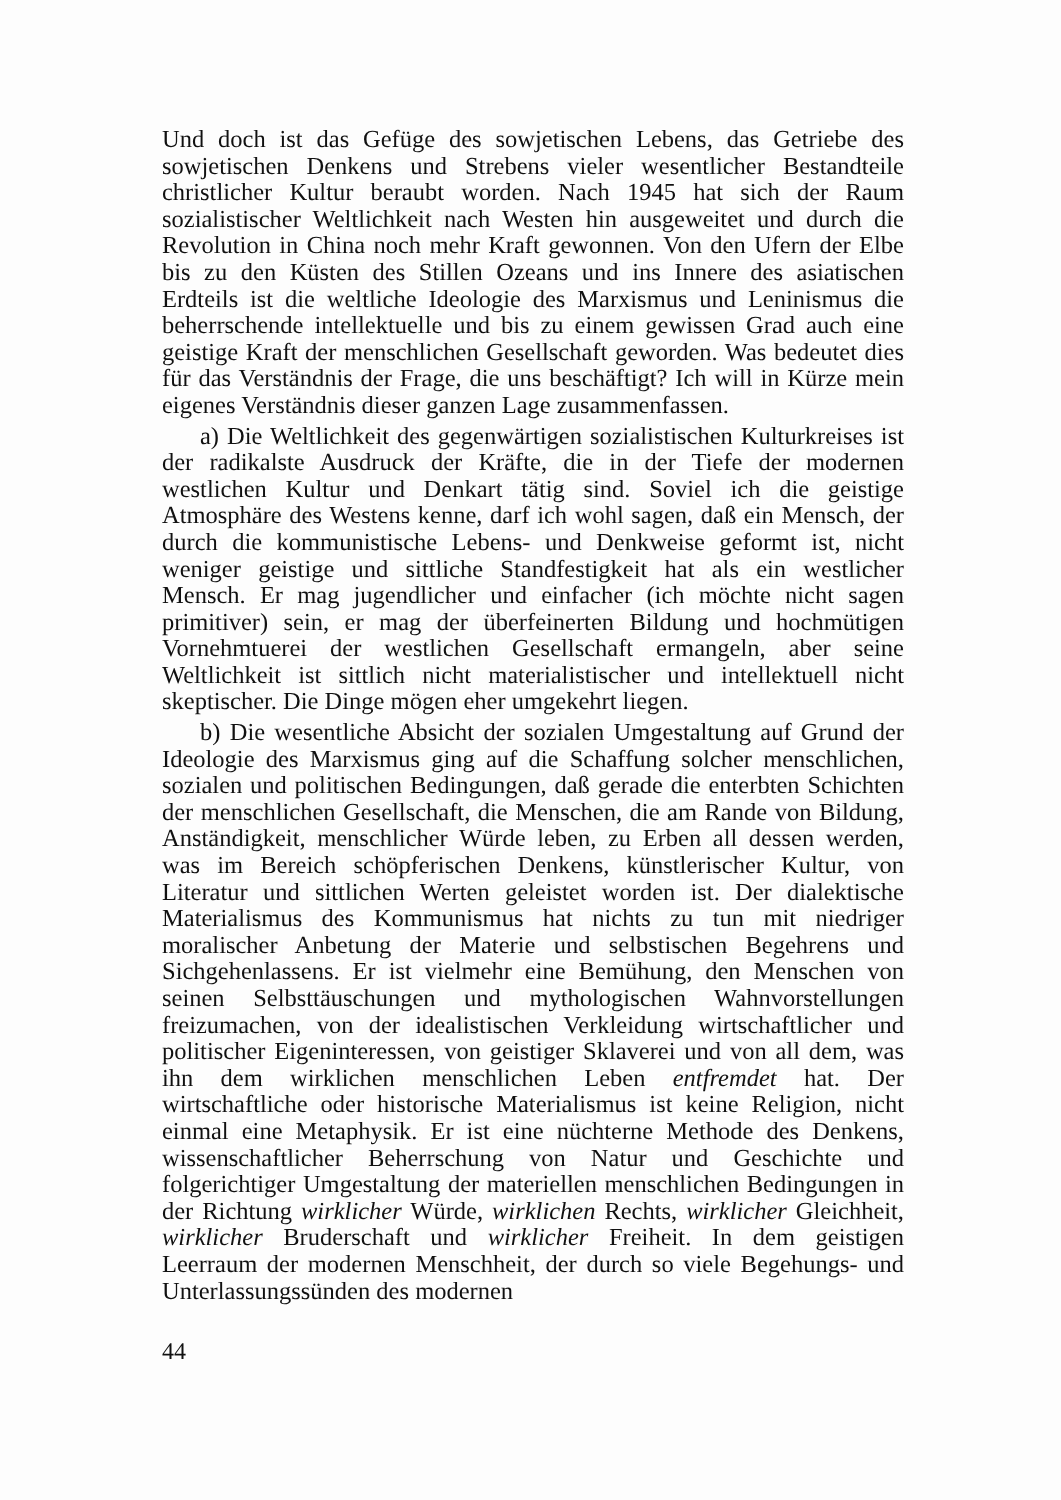Und doch ist das Gefüge des sowjetischen Lebens, das Getriebe des sowjetischen Denkens und Strebens vieler wesentlicher Bestandteile christlicher Kultur beraubt worden. Nach 1945 hat sich der Raum sozialistischer Weltlichkeit nach Westen hin ausgeweitet und durch die Revolution in China noch mehr Kraft gewonnen. Von den Ufern der Elbe bis zu den Küsten des Stillen Ozeans und ins Innere des asiatischen Erdteils ist die weltliche Ideologie des Marxismus und Leninismus die beherrschende intellektuelle und bis zu einem gewissen Grad auch eine geistige Kraft der menschlichen Gesellschaft geworden. Was bedeutet dies für das Verständnis der Frage, die uns beschäftigt? Ich will in Kürze mein eigenes Verständnis dieser ganzen Lage zusammenfassen.
a) Die Weltlichkeit des gegenwärtigen sozialistischen Kulturkreises ist der radikalste Ausdruck der Kräfte, die in der Tiefe der modernen westlichen Kultur und Denkart tätig sind. Soviel ich die geistige Atmosphäre des Westens kenne, darf ich wohl sagen, daß ein Mensch, der durch die kommunistische Lebens- und Denkweise geformt ist, nicht weniger geistige und sittliche Standfestigkeit hat als ein westlicher Mensch. Er mag jugendlicher und einfacher (ich möchte nicht sagen primitiver) sein, er mag der überfeinerten Bildung und hochmütigen Vornehmtuerei der westlichen Gesellschaft ermangeln, aber seine Weltlichkeit ist sittlich nicht materialistischer und intellektuell nicht skeptischer. Die Dinge mögen eher umgekehrt liegen.
b) Die wesentliche Absicht der sozialen Umgestaltung auf Grund der Ideologie des Marxismus ging auf die Schaffung solcher menschlichen, sozialen und politischen Bedingungen, daß gerade die enterbten Schichten der menschlichen Gesellschaft, die Menschen, die am Rande von Bildung, Anständigkeit, menschlicher Würde leben, zu Erben all dessen werden, was im Bereich schöpferischen Denkens, künstlerischer Kultur, von Literatur und sittlichen Werten geleistet worden ist. Der dialektische Materialismus des Kommunismus hat nichts zu tun mit niedriger moralischer Anbetung der Materie und selbstischen Begehrens und Sichgehenlassens. Er ist vielmehr eine Bemühung, den Menschen von seinen Selbsttäuschungen und mythologischen Wahnvorstellungen freizumachen, von der idealistischen Verkleidung wirtschaftlicher und politischer Eigeninteressen, von geistiger Sklaverei und von all dem, was ihn dem wirklichen menschlichen Leben entfremdet hat. Der wirtschaftliche oder historische Materialismus ist keine Religion, nicht einmal eine Metaphysik. Er ist eine nüchterne Methode des Denkens, wissenschaftlicher Beherrschung von Natur und Geschichte und folgerichtiger Umgestaltung der materiellen menschlichen Bedingungen in der Richtung wirklicher Würde, wirklichen Rechts, wirklicher Gleichheit, wirklicher Bruderschaft und wirklicher Freiheit. In dem geistigen Leerraum der modernen Menschheit, der durch so viele Begehungs- und Unterlassungssünden des modernen
44